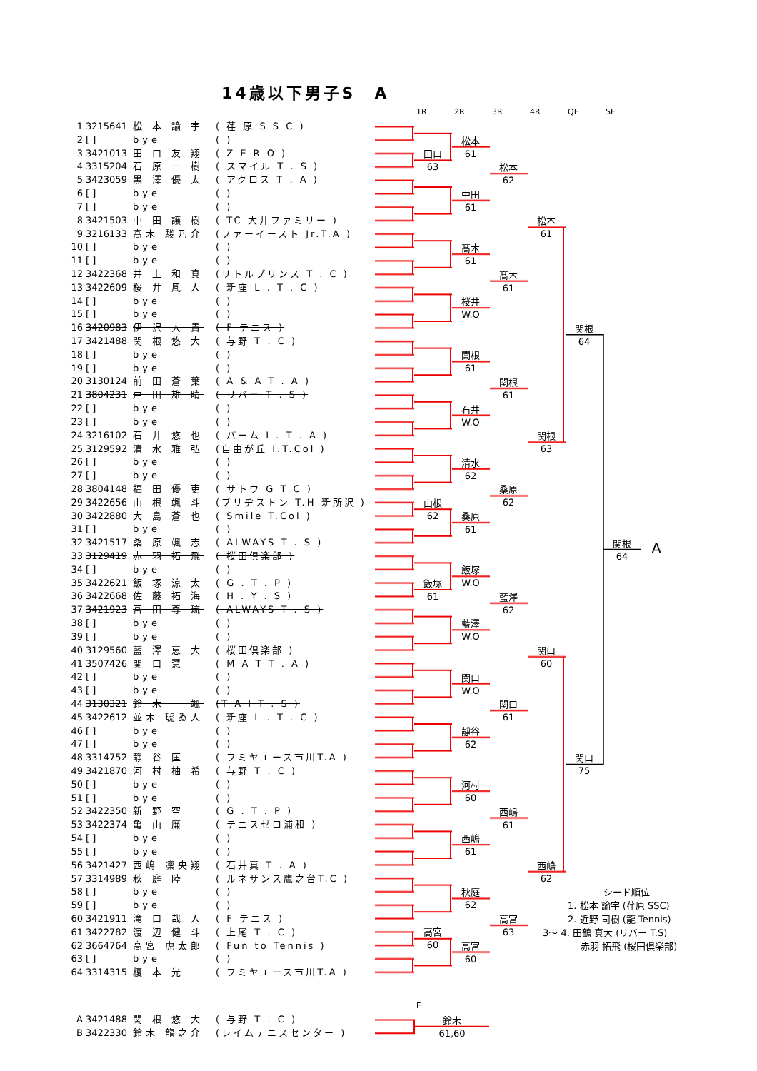14歳以下男子S　A
1R 2R 3R 4R QF SF
| 1 | 3215641 | 松 本 諭 宇 | ( 荏 原 S S C ) |
| 2 | [ ] | bye | ( ) |
| 3 | 3421013 | 田 口 友 翔 | ( Z E R O ) |
| 4 | 3315204 | 石 原 一 樹 | ( スマイル T . S ) |
| 5 | 3423059 | 黒 澤 優 太 | ( アクロス T . A ) |
| 6 | [ ] | bye | ( ) |
| 7 | [ ] | bye | ( ) |
| 8 | 3421503 | 中 田 譲 樹 | ( TC 大井ファミリー ) |
| 9 | 3216133 | 髙木 駿乃介 | (ファーイースト Jr.T.A ) |
| 10 | [ ] | bye | ( ) |
| 11 | [ ] | bye | ( ) |
| 12 | 3422368 | 井 上 和 真 | (リトルプリンス T . C ) |
| 13 | 3422609 | 桜 井 風 人 | ( 新座 L . T . C ) |
| 14 | [ ] | bye | ( ) |
| 15 | [ ] | bye | ( ) |
| 16 | 3420983 | 伊 沢 大 貴 | ( F テニス ) |
| 17 | 3421488 | 関 根 悠 大 | ( 与野 T . C ) |
| 18 | [ ] | bye | ( ) |
| 19 | [ ] | bye | ( ) |
| 20 | 3130124 | 前 田 蒼 葉 | ( A & A T . A ) |
| 21 | 3804231 | 戸 田 雄 晴 | ( リバー T . S ) |
| 22 | [ ] | bye | ( ) |
| 23 | [ ] | bye | ( ) |
| 24 | 3216102 | 石 井 悠 也 | ( パーム I . T . A ) |
| 25 | 3129592 | 清 水 雅 弘 | (自由が丘 I.T.Col ) |
| 26 | [ ] | bye | ( ) |
| 27 | [ ] | bye | ( ) |
| 28 | 3804148 | 福 田 優 吏 | ( サトウ G T C ) |
| 29 | 3422656 | 山 根 颯 斗 | (ブリヂストン T.H 新所沢 ) |
| 30 | 3422880 | 大 島 蒼 也 | ( Smile T.Col ) |
| 31 | [ ] | bye | ( ) |
| 32 | 3421517 | 桑 原 颯 志 | ( ALWAYS T . S ) |
| 33 | 3129419 | 赤 羽 拓 飛 | ( 桜田倶楽部 ) |
| 34 | [ ] | bye | ( ) |
| 35 | 3422621 | 飯 塚 涼 太 | ( G . T . P ) |
| 36 | 3422668 | 佐 藤 拓 海 | ( H . Y . S ) |
| 37 | 3421923 | 宮 田 尊 琉 | ( ALWAYS T . S ) |
| 38 | [ ] | bye | ( ) |
| 39 | [ ] | bye | ( ) |
| 40 | 3129560 | 藍 澤 恵 大 | ( 桜田倶楽部 ) |
| 41 | 3507426 | 関 口 慧 | ( M A T T . A ) |
| 42 | [ ] | bye | ( ) |
| 43 | [ ] | bye | ( ) |
| 44 | 3130321 | 鈴 木 一 颯 | (T A I T . S ) |
| 45 | 3422612 | 並木 琥ゐ人 | ( 新座 L . T . C ) |
| 46 | [ ] | bye | ( ) |
| 47 | [ ] | bye | ( ) |
| 48 | 3314752 | 靜 谷 匡 | ( フミヤエース市川T.A ) |
| 49 | 3421870 | 河 村 柚 希 | ( 与野 T . C ) |
| 50 | [ ] | bye | ( ) |
| 51 | [ ] | bye | ( ) |
| 52 | 3422350 | 新 野 空 | ( G . T . P ) |
| 53 | 3422374 | 亀 山 廉 | ( テニスゼロ浦和 ) |
| 54 | [ ] | bye | ( ) |
| 55 | [ ] | bye | ( ) |
| 56 | 3421427 | 西嶋 凜央翔 | ( 石井真 T . A ) |
| 57 | 3314989 | 秋 庭 陸 | ( ルネサンス鷹之台T.C ) |
| 58 | [ ] | bye | ( ) |
| 59 | [ ] | bye | ( ) |
| 60 | 3421911 | 滝 口 哉 人 | ( F テニス ) |
| 61 | 3422782 | 渡 辺 健 斗 | ( 上尾 T . C ) |
| 62 | 3664764 | 高宮 虎太郎 | ( Fun to Tennis ) |
| 63 | [ ] | bye | ( ) |
| 64 | 3314315 | 榎 本 光 | ( フミヤエース市川T.A ) |
田口
63
山根
62
飯塚
61
高宮
60
松本
61
中田
61
髙木
61
桜井
W.O
関根
61
石井
W.O
清水
62
桑原
61
飯塚
W.O
藍澤
W.O
関口
W.O
靜谷
62
河村
60
西嶋
61
秋庭
62
高宮
60
松本
62
髙木
61
関根
61
桑原
62
藍澤
62
関口
61
西嶋
61
高宮
63
松本
61
関根
63
関口
60
西嶋
62
関根
64
関口
75
関根
64
A
F
| A | 3421488 | 関 根 悠 大 | ( 与野 T . C ) |
| B | 3422330 | 鈴木 龍之介 | (レイムテニスセンター ) |
鈴木
61,60
シード順位
1. 松本 諭宇 (荏原 SSC)
2. 近野 司樹 (龍 Tennis)
3～ 4. 田鶴 真大 (リバー T.S)
赤羽 拓飛 (桜田倶楽部)